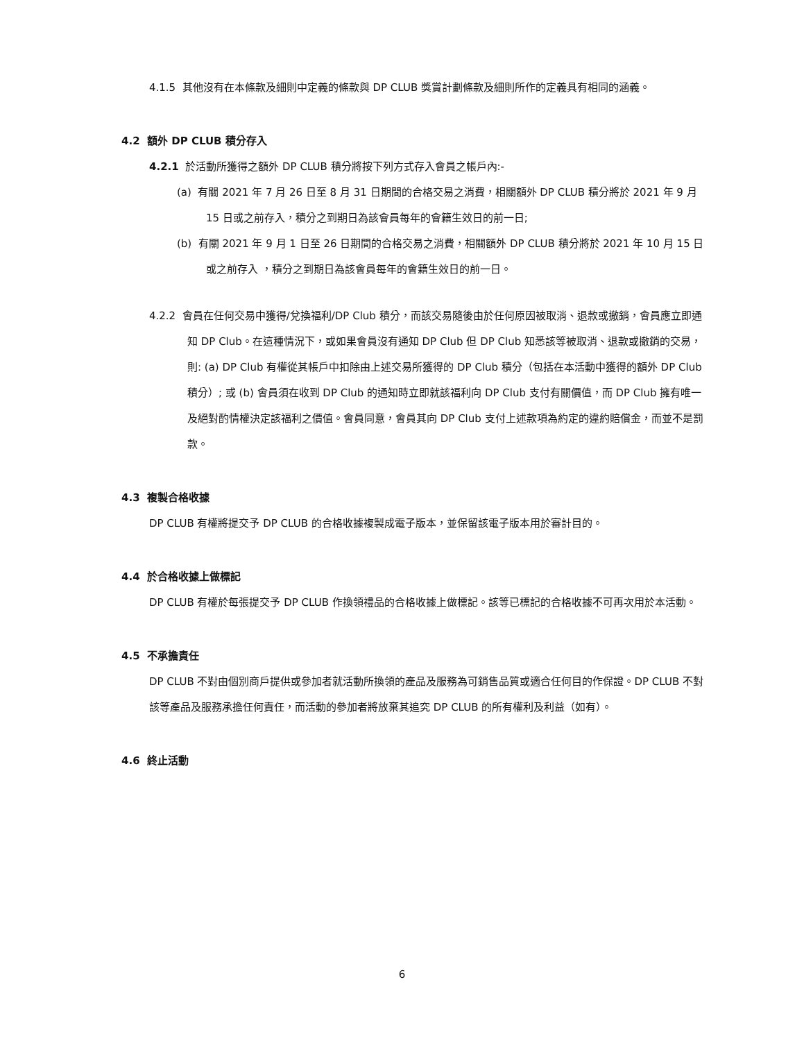4.1.5 其他沒有在本條款及細則中定義的條款與 DP CLUB 獎賞計劃條款及細則所作的定義具有相同的涵義。
4.2 額外 DP CLUB 積分存入
4.2.1 於活動所獲得之額外 DP CLUB 積分將按下列方式存入會員之帳戶內:-
(a) 有關 2021 年 7 月 26 日至 8 月 31 日期間的合格交易之消費，相關額外 DP CLUB 積分將於 2021 年 9 月 15 日或之前存入，積分之到期日為該會員每年的會籍生效日的前一日;
(b) 有關 2021 年 9 月 1 日至 26 日期間的合格交易之消費，相關額外 DP CLUB 積分將於 2021 年 10 月 15 日或之前存入 ，積分之到期日為該會員每年的會籍生效日的前一日。
4.2.2 會員在任何交易中獲得/兌換福利/DP Club 積分，而該交易隨後由於任何原因被取消、退款或撤銷，會員應立即通知 DP Club。在這種情況下，或如果會員沒有通知 DP Club 但 DP Club 知悉該等被取消、退款或撤銷的交易，則: (a) DP Club 有權從其帳戶中扣除由上述交易所獲得的 DP Club 積分（包括在本活動中獲得的額外 DP Club 積分）; 或 (b) 會員須在收到 DP Club 的通知時立即就該福利向 DP Club 支付有關價值，而 DP Club 擁有唯一及絕對酌情權決定該福利之價值。會員同意，會員其向 DP Club 支付上述款項為約定的違約賠償金，而並不是罰款。
4.3 複製合格收據
DP CLUB 有權將提交予 DP CLUB 的合格收據複製成電子版本，並保留該電子版本用於審計目的。
4.4 於合格收據上做標記
DP CLUB 有權於每張提交予 DP CLUB 作換領禮品的合格收據上做標記。該等已標記的合格收據不可再次用於本活動。
4.5 不承擔責任
DP CLUB 不對由個別商戶提供或參加者就活動所換領的產品及服務為可銷售品質或適合任何目的作保證。DP CLUB 不對該等產品及服務承擔任何責任，而活動的參加者將放棄其追究 DP CLUB 的所有權利及利益（如有）。
4.6 終止活動
6